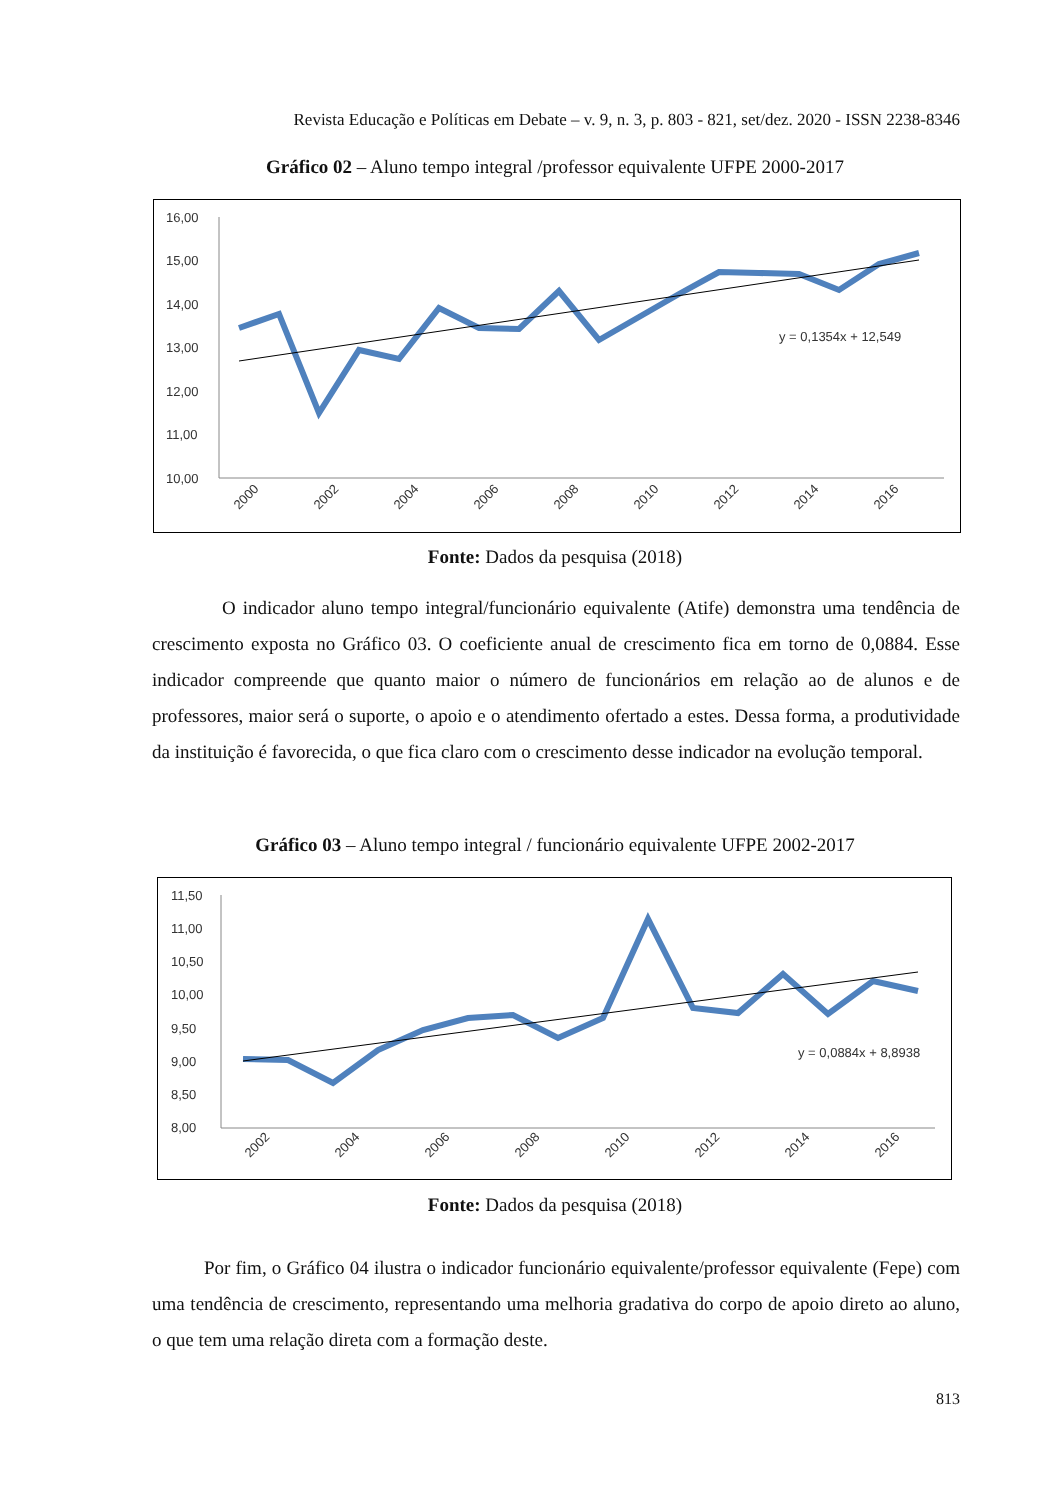Revista Educação e Políticas em Debate – v. 9, n. 3, p. 803 - 821, set/dez. 2020 - ISSN 2238-8346
Gráfico 02 – Aluno tempo integral /professor equivalente UFPE 2000-2017
16,00
15,00
14,00
13,00
12,00
11,00
10,00
y = 0,1354x + 12,549
2000
2002
2004
2006
2008
2010
2012
2014
2016
Fonte: Dados da pesquisa (2018)
O indicador aluno tempo integral/funcionário equivalente (Atife) demonstra uma tendência de crescimento exposta no Gráfico 03. O coeficiente anual de crescimento fica em torno de 0,0884. Esse indicador compreende que quanto maior o número de funcionários em relação ao de alunos e de professores, maior será o suporte, o apoio e o atendimento ofertado a estes. Dessa forma, a produtividade da instituição é favorecida, o que fica claro com o crescimento desse indicador na evolução temporal.
Gráfico 03 – Aluno tempo integral / funcionário equivalente UFPE 2002-2017
11,50
11,00
10,50
10,00
9,50
9,00
8,50
8,00
y = 0,0884x + 8,8938
2002
2004
2006
2008
2010
2012
2014
2016
Fonte: Dados da pesquisa (2018)
Por fim, o Gráfico 04 ilustra o indicador funcionário equivalente/professor equivalente (Fepe) com uma tendência de crescimento, representando uma melhoria gradativa do corpo de apoio direto ao aluno, o que tem uma relação direta com a formação deste.
813